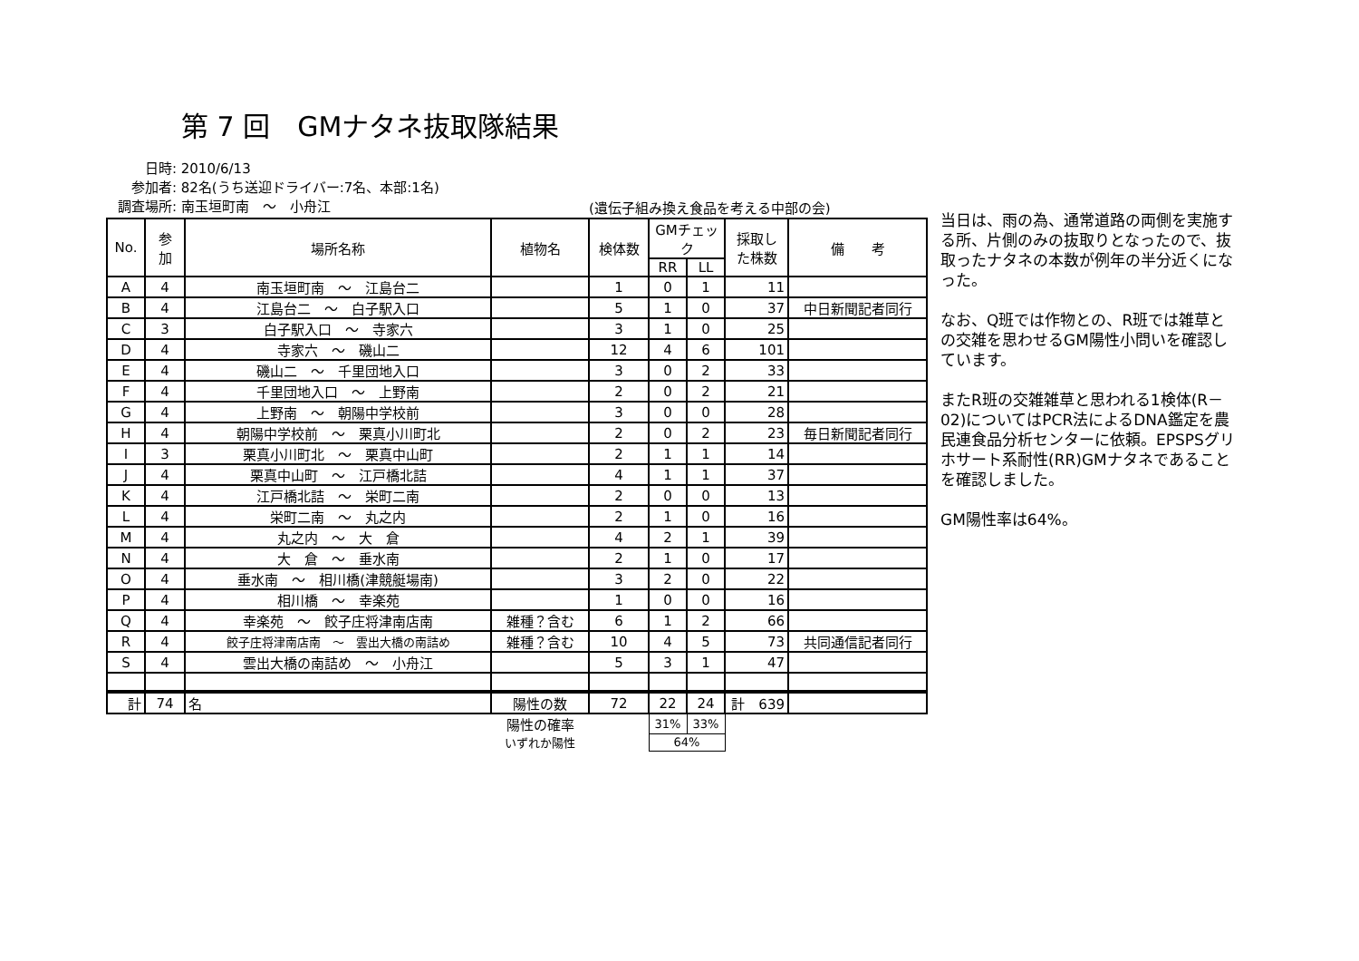第 7 回　GMナタネ抜取隊結果
日時: 2010/6/13
参加者: 82名(うち送迎ドライバー:7名、本部:1名)
調査場所: 南玉垣町南　～　小舟江
(遺伝子組み換え食品を考える中部の会)
| No. | 参 加 | 場所名称 | 植物名 | 検体数 | GMチェック | | 採取し た株数 | 備 考 |
| --- | --- | --- | --- | --- | --- | --- | --- | --- |
| | | | | | RR | LL | | |
| A | 4 | 南玉垣町南 ～ 江島台二 | | 1 | 0 | 1 | 11 | |
| B | 4 | 江島台二 ～ 白子駅入口 | | 5 | 1 | 0 | 37 | 中日新聞記者同行 |
| C | 3 | 白子駅入口 ～ 寺家六 | | 3 | 1 | 0 | 25 | |
| D | 4 | 寺家六 ～ 磯山二 | | 12 | 4 | 6 | 101 | |
| E | 4 | 磯山二 ～ 千里団地入口 | | 3 | 0 | 2 | 33 | |
| F | 4 | 千里団地入口 ～ 上野南 | | 2 | 0 | 2 | 21 | |
| G | 4 | 上野南 ～ 朝陽中学校前 | | 3 | 0 | 0 | 28 | |
| H | 4 | 朝陽中学校前 ～ 栗真小川町北 | | 2 | 0 | 2 | 23 | 毎日新聞記者同行 |
| I | 3 | 栗真小川町北 ～ 栗真中山町 | | 2 | 1 | 1 | 14 | |
| J | 4 | 栗真中山町 ～ 江戸橋北詰 | | 4 | 1 | 1 | 37 | |
| K | 4 | 江戸橋北詰 ～ 栄町二南 | | 2 | 0 | 0 | 13 | |
| L | 4 | 栄町二南 ～ 丸之内 | | 2 | 1 | 0 | 16 | |
| M | 4 | 丸之内 ～ 大 倉 | | 4 | 2 | 1 | 39 | |
| N | 4 | 大 倉 ～ 垂水南 | | 2 | 1 | 0 | 17 | |
| O | 4 | 垂水南 ～ 相川橋(津競艇場南) | | 3 | 2 | 0 | 22 | |
| P | 4 | 相川橋 ～ 幸楽苑 | | 1 | 0 | 0 | 16 | |
| Q | 4 | 幸楽苑 ～ 餃子庄将津南店南 | 雑種？含む | 6 | 1 | 2 | 66 | |
| R | 4 | 餃子庄将津南店南 ～ 雲出大橋の南詰め | 雑種？含む | 10 | 4 | 5 | 73 | 共同通信記者同行 |
| S | 4 | 雲出大橋の南詰め ～ 小舟江 | | 5 | 3 | 1 | 47 | |
| 計 | 74 | 名 | 陽性の数 | 72 | 22 | 24 | 計 639 | |
| | | | 陽性の確率 | | 31% | 33% | | |
| | | | いずれか陽性 | | 64% | | | |
当日は、雨の為、通常道路の両側を実施する所、片側のみの抜取りとなったので、抜取ったナタネの本数が例年の半分近くになった。
なお、Q班では作物との、R班では雑草との交雑を思わせるGM陽性小問いを確認しています。
またR班の交雑雑草と思われる1検体(R－02)についてはPCR法によるDNA鑑定を農民連食品分析センターに依頼。EPSPSグリホサート系耐性(RR)GMナタネであることを確認しました。
GM陽性率は64%。